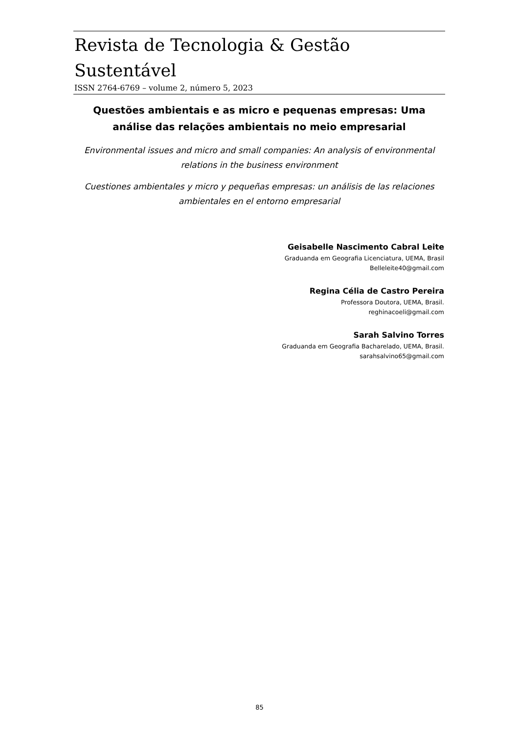Revista de Tecnologia & Gestão Sustentável
ISSN 2764-6769 – volume 2, número 5, 2023
Questões ambientais e as micro e pequenas empresas: Uma análise das relações ambientais no meio empresarial
Environmental issues and micro and small companies: An analysis of environmental relations in the business environment
Cuestiones ambientales y micro y pequeñas empresas: un análisis de las relaciones ambientales en el entorno empresarial
Geisabelle Nascimento Cabral Leite
Graduanda em Geografia Licenciatura, UEMA, Brasil
Belleleite40@gmail.com
Regina Célia de Castro Pereira
Professora Doutora, UEMA, Brasil.
reghinacoeli@gmail.com
Sarah Salvino Torres
Graduanda em Geografia Bacharelado, UEMA, Brasil.
sarahsalvino65@gmail.com
85